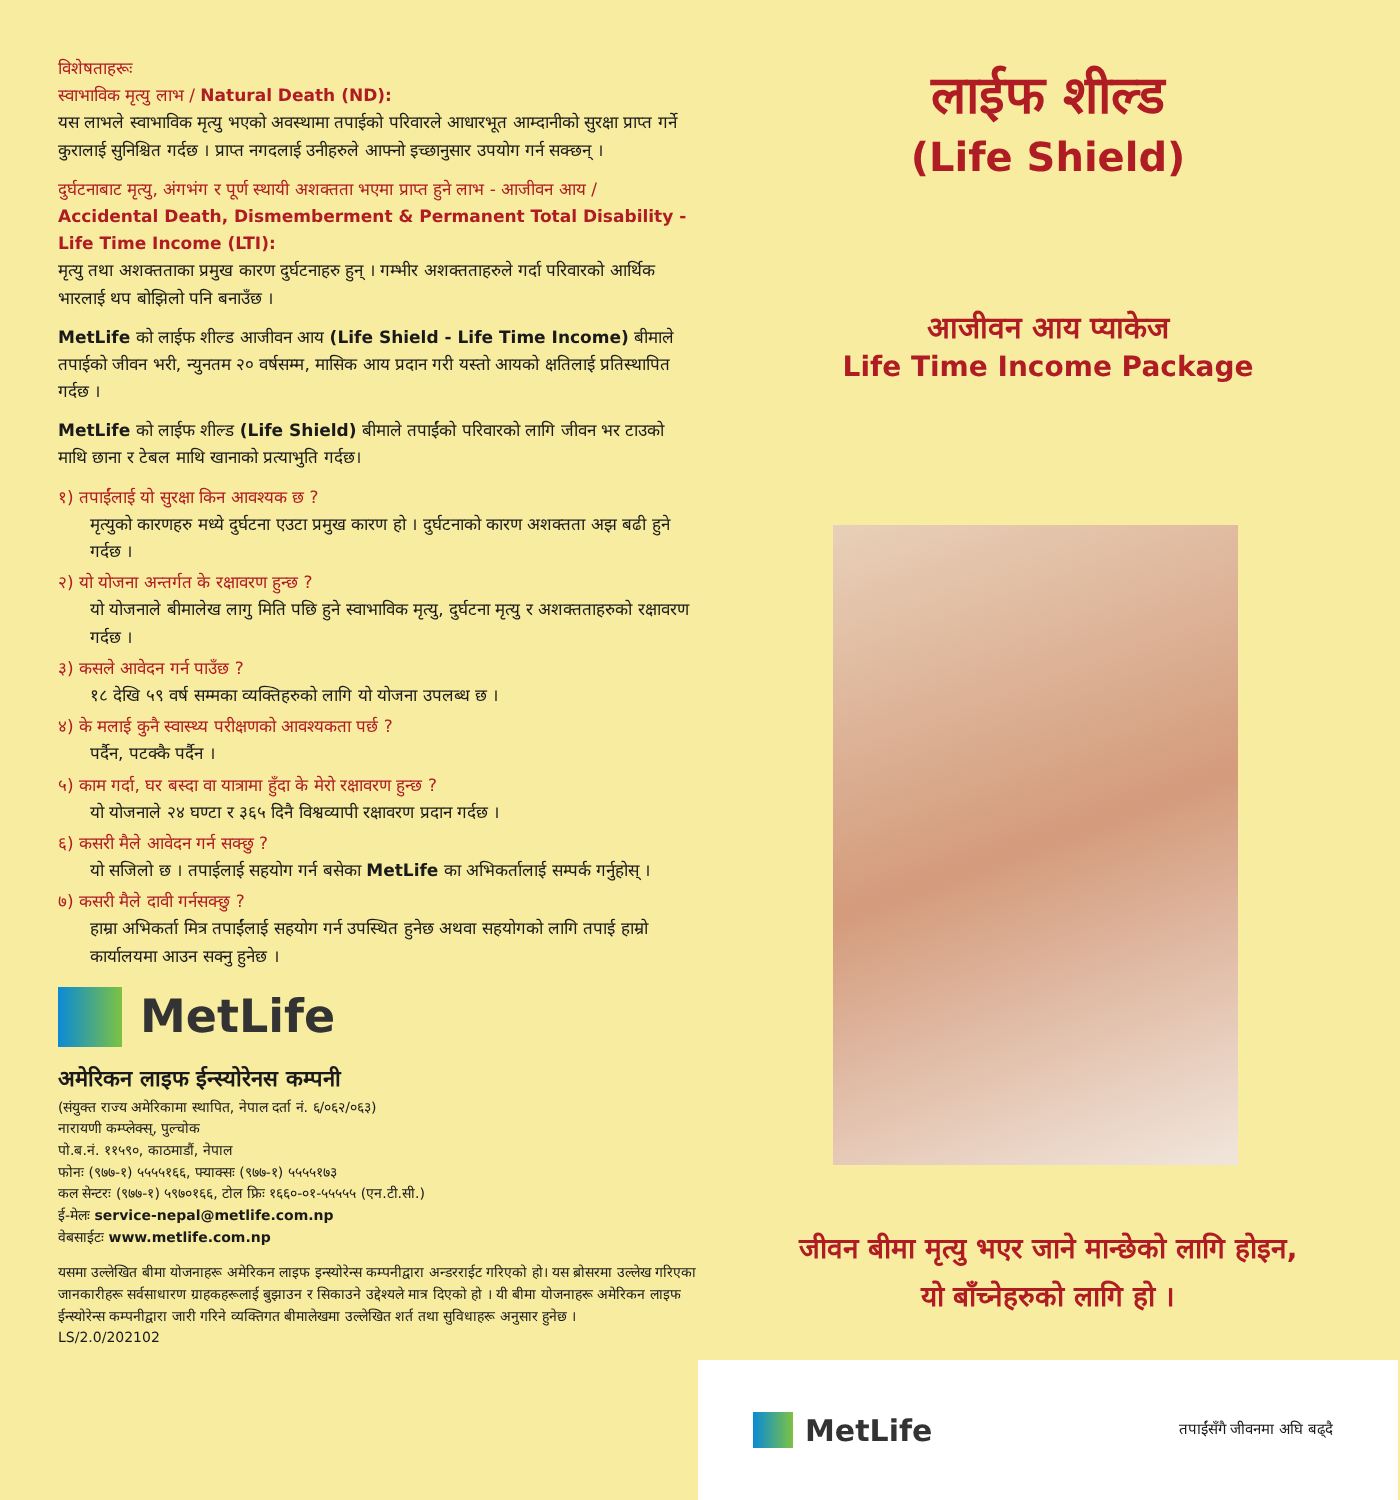विशेषताहरूः
स्वाभाविक मृत्यु लाभ / Natural Death (ND):
यस लाभले स्वाभाविक मृत्यु भएको अवस्थामा तपाईको परिवारले आधारभूत आम्दानीको सुरक्षा प्राप्त गर्ने कुरालाई सुनिश्चित गर्दछ । प्राप्त नगदलाई उनीहरुले आफ्नो इच्छानुसार उपयोग गर्न सक्छन् ।
दुर्घटनाबाट मृत्यु, अंगभंग र पूर्ण स्थायी अशक्तता भएमा प्राप्त हुने लाभ - आजीवन आय / Accidental Death, Dismemberment & Permanent Total Disability - Life Time Income (LTI):
मृत्यु तथा अशक्तताका प्रमुख कारण दुर्घटनाहरु हुन् । गम्भीर अशक्तताहरुले गर्दा परिवारको आर्थिक भारलाई थप बोझिलो पनि बनाउँछ ।
MetLife को लाईफ शील्ड आजीवन आय (Life Shield - Life Time Income) बीमाले तपाईको जीवन भरी, न्युनतम २० वर्षसम्म, मासिक आय प्रदान गरी यस्तो आयको क्षतिलाई प्रतिस्थापित गर्दछ ।
MetLife को लाईफ शील्ड (Life Shield) बीमाले तपाईंको परिवारको लागि जीवन भर टाउको माथि छाना र टेबल माथि खानाको प्रत्याभुति गर्दछ।
१) तपाईंलाई यो सुरक्षा किन आवश्यक छ ?
मृत्युको कारणहरु मध्ये दुर्घटना एउटा प्रमुख कारण हो । दुर्घटनाको कारण अशक्तता अझ बढी हुने गर्दछ ।
२) यो योजना अन्तर्गत के रक्षावरण हुन्छ ?
यो योजनाले बीमालेख लागु मिति पछि हुने स्वाभाविक मृत्यु, दुर्घटना मृत्यु र अशक्तताहरुको रक्षावरण गर्दछ ।
३) कसले आवेदन गर्न पाउँछ ?
१८ देखि ५९ वर्ष सम्मका व्यक्तिहरुको लागि यो योजना उपलब्ध छ ।
४) के मलाई कुनै स्वास्थ्य परीक्षणको आवश्यकता पर्छ ?
पर्दैन, पटक्कै पर्दैन ।
५) काम गर्दा, घर बस्दा वा यात्रामा हुँदा के मेरो रक्षावरण हुन्छ ?
यो योजनाले २४ घण्टा र ३६५ दिनै विश्वव्यापी रक्षावरण प्रदान गर्दछ ।
६) कसरी मैले आवेदन गर्न सक्छु ?
यो सजिलो छ । तपाईलाई सहयोग गर्न बसेका MetLife का अभिकर्तालाई सम्पर्क गर्नुहोस् ।
७) कसरी मैले दावी गर्नसक्छु ?
हाम्रा अभिकर्ता मित्र तपाईंलाई सहयोग गर्न उपस्थित हुनेछ अथवा सहयोगको लागि तपाई हाम्रो कार्यालयमा आउन सक्नु हुनेछ ।
MetLife
अमेरिकन लाइफ ईन्स्योरेनस कम्पनी
(संयुक्त राज्य अमेरिकामा स्थापित, नेपाल दर्ता नं. ६/०६२/०६३)
नारायणी कम्प्लेक्स्, पुल्चोक
पो.ब.नं. ११५९०, काठमाडौं, नेपाल
फोनः (९७७-१) ५५५५१६६, फ्याक्सः (९७७-१) ५५५५१७३
कल सेन्टरः (९७७-१) ५९७०१६६, टोल फ्रिः १६६०-०१-५५५५५ (एन.टी.सी.)
ई-मेलः service-nepal@metlife.com.np
वेबसाईटः www.metlife.com.np
यसमा उल्लेखित बीमा योजनाहरू अमेरिकन लाइफ इन्स्योरेन्स कम्पनीद्वारा अन्डरराईट गरिएको हो। यस ब्रोसरमा उल्लेख गरिएका जानकारीहरू सर्वसाधारण ग्राहकहरूलाई बुझाउन र सिकाउने उद्देश्यले मात्र दिएको हो । यी बीमा योजनाहरू अमेरिकन लाइफ ईन्स्योरेन्स कम्पनीद्वारा जारी गरिने व्यक्तिगत बीमालेखमा उल्लेखित शर्त तथा सुविधाहरू अनुसार हुनेछ ।
LS/2.0/202102
लाईफ शील्ड
(Life Shield)
आजीवन आय प्याकेज
Life Time Income Package
जीवन बीमा मृत्यु भएर जाने मान्छेको लागि होइन,
यो बाँच्नेहरुको लागि हो ।
MetLife
तपाईंसँगै जीवनमा अघि बढ्दै